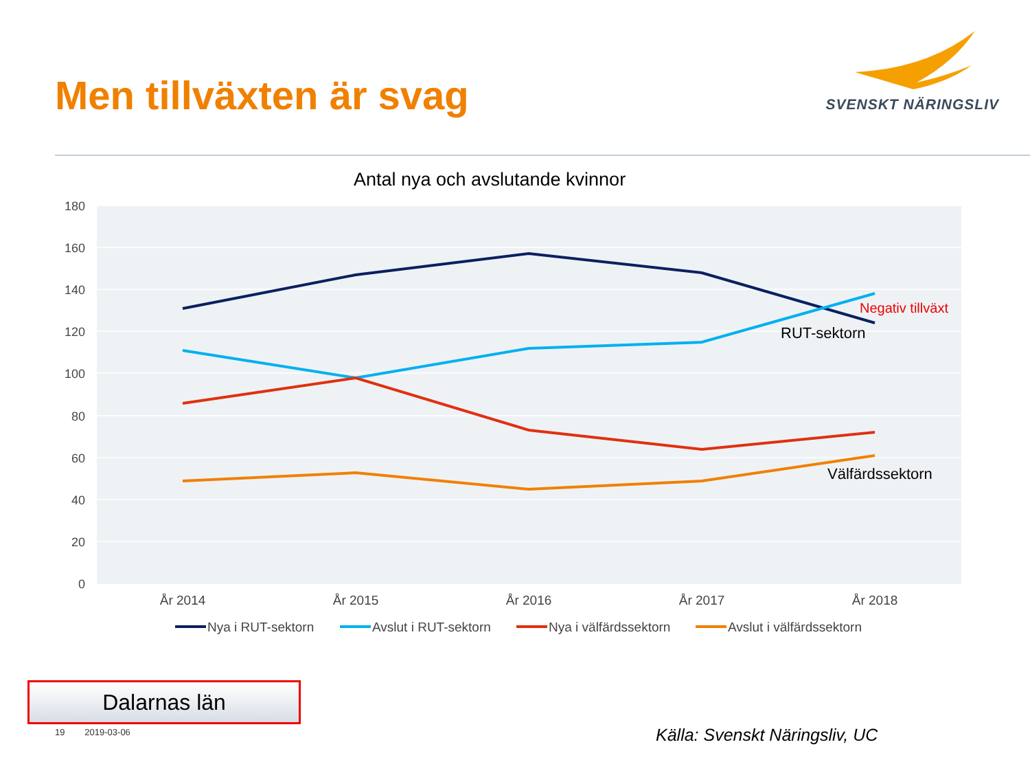Men tillväxten är svag SVENSKT NÄRINGSLIV
Antal nya och avslutande kvinnor
180
160
140
120
100
80
60
40
20
0
År 2014
År 2015
År 2016
År 2017
År 2018
Negativ tillväxt
RUT-sektorn
Välfärdssektorn
Nya i RUT-sektorn
Avslut i RUT-sektorn
Nya i välfärdssektorn
Avslut i välfärdssektorn
Dalarnas län
19 2019-03-06 Källa: Svenskt Näringsliv, UC